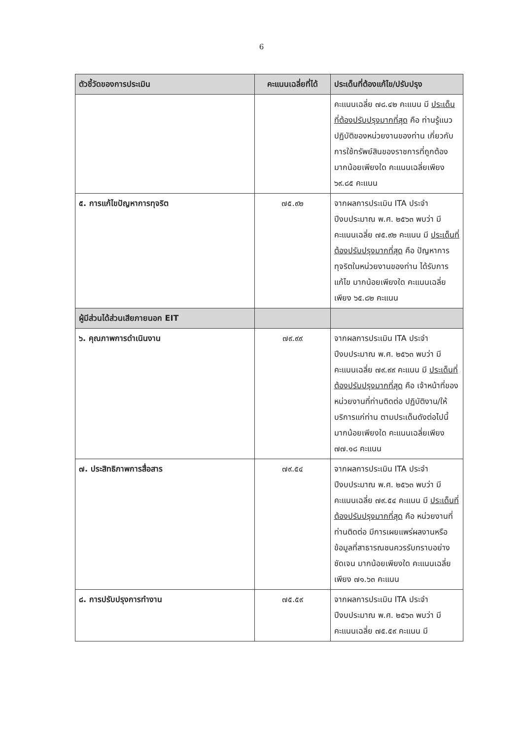6
| ตัวชี้วัดของการประเมิน | คะแนนเฉลี่ยที่ได้ | ประเด็นที่ต้องแก้ไข/ปรับปรุง |
| --- | --- | --- |
| | | คะแนนเฉลี่ย ๗๘.๔๒ คะแนน มี ประเด็นที่ต้องปรับปรุงมากที่สุด คือ ท่านรู้แนวปฏิบัติของหน่วยงานของท่าน เกี่ยวกับการใช้ทรัพย์สินของราชการที่ถูกต้อง มากน้อยเพียงใด คะแนนเฉลี่ยเพียง ๖๙.๘๕ คะแนน |
| ๕. การแก้ไขปัญหาการทุจริต | ๗๕.๙๒ | จากผลการประเมิน ITA ประจำปีงบประมาณ พ.ศ. ๒๕๖๓ พบว่า มีคะแนนเฉลี่ย ๗๕.๙๒ คะแนน มี ประเด็นที่ต้องปรับปรุงมากที่สุด คือ ปัญหาการทุจริตในหน่วยงานของท่าน ได้รับการแก้ไข มากน้อยเพียงใด คะแนนเฉลี่ยเพียง ๖๕.๘๒ คะแนน |
| ผู้มีส่วนได้ส่วนเสียภายนอก EIT | | |
| ๖. คุณภาพการดำเนินงาน | ๗๙.๙๙ | จากผลการประเมิน ITA ประจำปีงบประมาณ พ.ศ. ๒๕๖๓ พบว่า มีคะแนนเฉลี่ย ๗๙.๙๙ คะแนน มี ประเด็นที่ต้องปรับปรุงมากที่สุด คือ เจ้าหน้าที่ของหน่วยงานที่ท่านติดต่อ ปฏิบัติงาน/ให้บริการแก่ท่าน ตามประเด็นดังต่อไปนี้ มากน้อยเพียงใด คะแนนเฉลี่ยเพียง ๗๗.๑๘ คะแนน |
| ๗. ประสิทธิภาพการสื่อสาร | ๗๙.๕๔ | จากผลการประเมิน ITA ประจำปีงบประมาณ พ.ศ. ๒๕๖๓ พบว่า มีคะแนนเฉลี่ย ๗๙.๕๔ คะแนน มี ประเด็นที่ต้องปรับปรุงมากที่สุด คือ หน่วยงานที่ท่านติดต่อ มีการเผยแพร่ผลงานหรือข้อมูลที่สาธารณชนควรรับทราบอย่างชัดเจน มากน้อยเพียงใด คะแนนเฉลี่ยเพียง ๗๑.๖๓ คะแนน |
| ๘. การปรับปรุงการทำงาน | ๗๕.๕๙ | จากผลการประเมิน ITA ประจำปีงบประมาณ พ.ศ. ๒๕๖๓ พบว่า มีคะแนนเฉลี่ย ๗๕.๕๙ คะแนน มี |